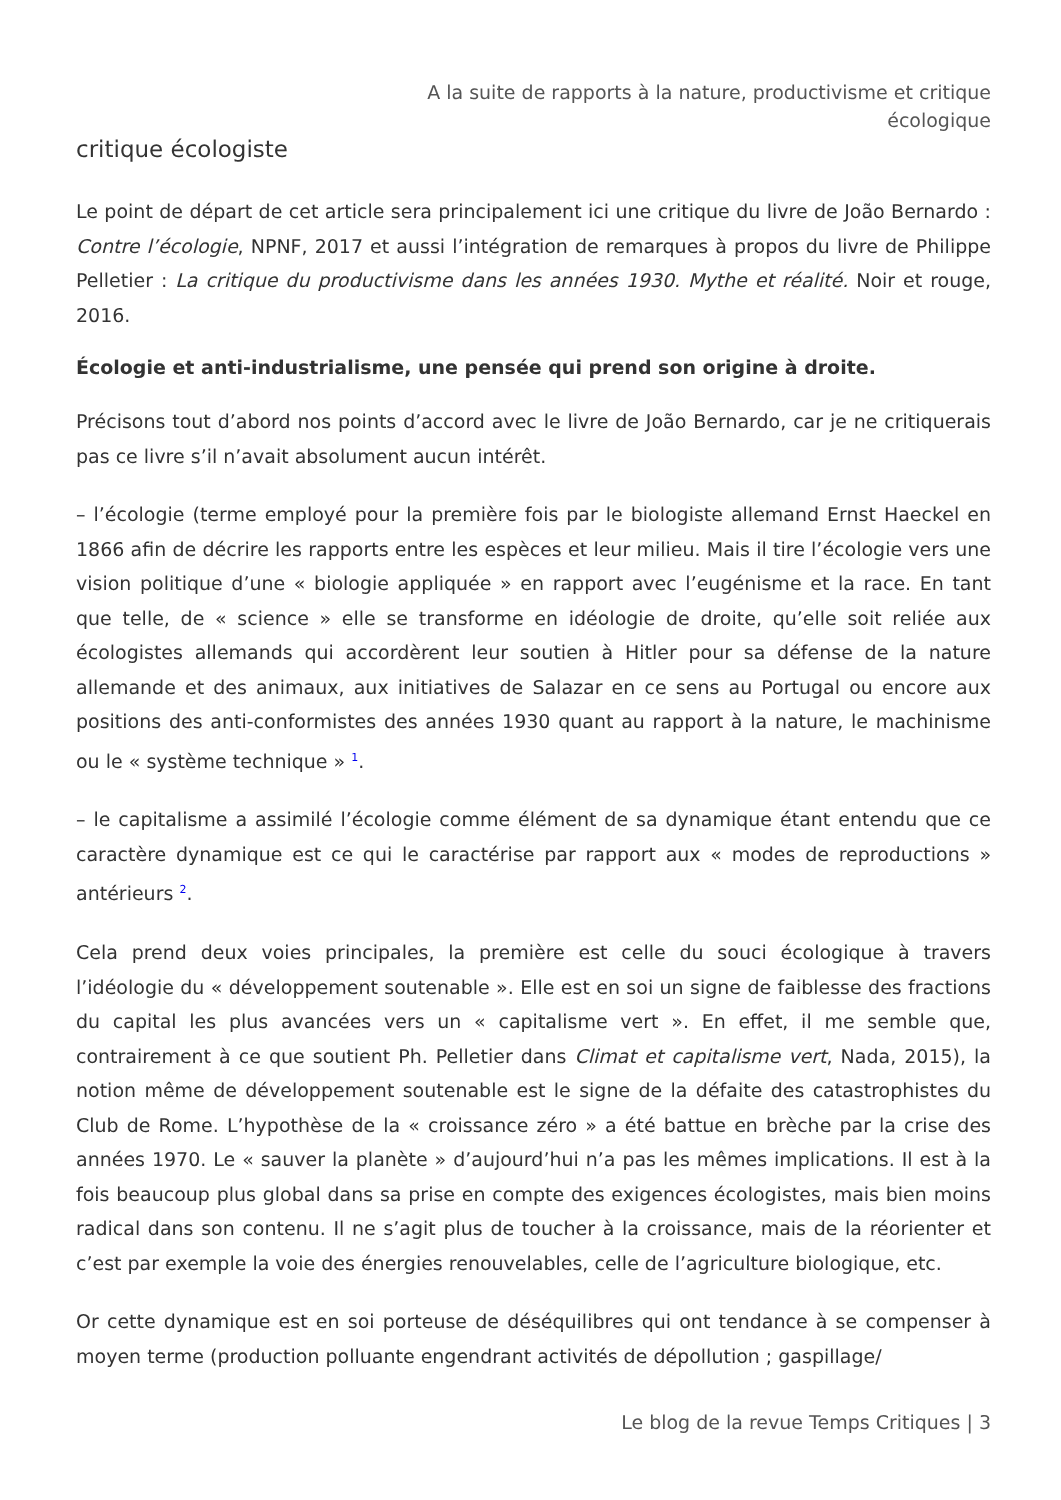A la suite de rapports à la nature, productivisme et critique
écologique
critique écologiste
Le point de départ de cet article sera principalement ici une critique du livre de João Bernardo : Contre l’écologie, NPNF, 2017 et aussi l’intégration de remarques à propos du livre de Philippe Pelletier : La critique du productivisme dans les années 1930. Mythe et réalité. Noir et rouge, 2016.
Écologie et anti-industrialisme, une pensée qui prend son origine à droite.
Précisons tout d’abord nos points d’accord avec le livre de João Bernardo, car je ne critiquerais pas ce livre s’il n’avait absolument aucun intérêt.
– l’écologie (terme employé pour la première fois par le biologiste allemand Ernst Haeckel en 1866 afin de décrire les rapports entre les espèces et leur milieu. Mais il tire l’écologie vers une vision politique d’une « biologie appliquée » en rapport avec l’eugénisme et la race. En tant que telle, de « science » elle se transforme en idéologie de droite, qu’elle soit reliée aux écologistes allemands qui accordèrent leur soutien à Hitler pour sa défense de la nature allemande et des animaux, aux initiatives de Salazar en ce sens au Portugal ou encore aux positions des anti-conformistes des années 1930 quant au rapport à la nature, le machinisme ou le « système technique » <sup>1</sup>.
– le capitalisme a assimilé l’écologie comme élément de sa dynamique étant entendu que ce caractère dynamique est ce qui le caractérise par rapport aux « modes de reproductions » antérieurs <sup>2</sup>.
Cela prend deux voies principales, la première est celle du souci écologique à travers l’idéologie du « développement soutenable ». Elle est en soi un signe de faiblesse des fractions du capital les plus avancées vers un « capitalisme vert ». En effet, il me semble que, contrairement à ce que soutient Ph. Pelletier dans Climat et capitalisme vert, Nada, 2015), la notion même de développement soutenable est le signe de la défaite des catastrophistes du Club de Rome. L’hypothèse de la « croissance zéro » a été battue en brèche par la crise des années 1970. Le « sauver la planète » d’aujourd’hui n’a pas les mêmes implications. Il est à la fois beaucoup plus global dans sa prise en compte des exigences écologistes, mais bien moins radical dans son contenu. Il ne s’agit plus de toucher à la croissance, mais de la réorienter et c’est par exemple la voie des énergies renouvelables, celle de l’agriculture biologique, etc.
Or cette dynamique est en soi porteuse de déséquilibres qui ont tendance à se compenser à moyen terme (production polluante engendrant activités de dépollution ; gaspillage/
Le blog de la revue Temps Critiques | 3